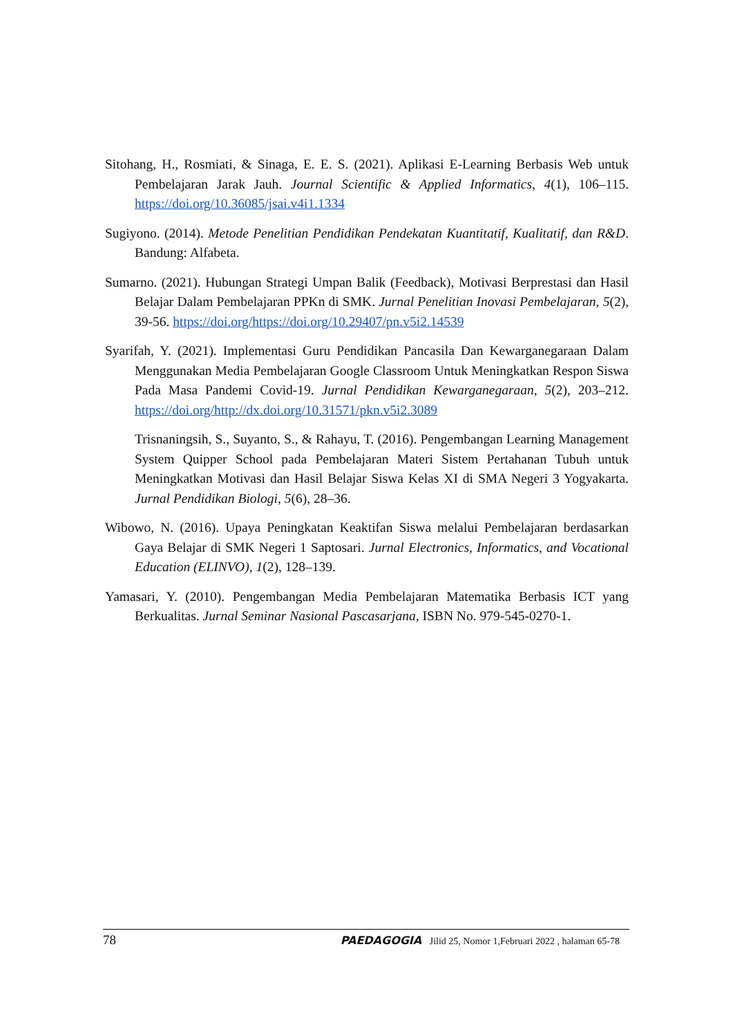Sitohang, H., Rosmiati, & Sinaga, E. E. S. (2021). Aplikasi E-Learning Berbasis Web untuk Pembelajaran Jarak Jauh. Journal Scientific & Applied Informatics, 4(1), 106–115. https://doi.org/10.36085/jsai.v4i1.1334
Sugiyono. (2014). Metode Penelitian Pendidikan Pendekatan Kuantitatif, Kualitatif, dan R&D. Bandung: Alfabeta.
Sumarno. (2021). Hubungan Strategi Umpan Balik (Feedback), Motivasi Berprestasi dan Hasil Belajar Dalam Pembelajaran PPKn di SMK. Jurnal Penelitian Inovasi Pembelajaran, 5(2), 39-56. https://doi.org/https://doi.org/10.29407/pn.v5i2.14539
Syarifah, Y. (2021). Implementasi Guru Pendidikan Pancasila Dan Kewarganegaraan Dalam Menggunakan Media Pembelajaran Google Classroom Untuk Meningkatkan Respon Siswa Pada Masa Pandemi Covid-19. Jurnal Pendidikan Kewarganegaraan, 5(2), 203–212. https://doi.org/http://dx.doi.org/10.31571/pkn.v5i2.3089
Trisnaningsih, S., Suyanto, S., & Rahayu, T. (2016). Pengembangan Learning Management System Quipper School pada Pembelajaran Materi Sistem Pertahanan Tubuh untuk Meningkatkan Motivasi dan Hasil Belajar Siswa Kelas XI di SMA Negeri 3 Yogyakarta. Jurnal Pendidikan Biologi, 5(6), 28–36.
Wibowo, N. (2016). Upaya Peningkatan Keaktifan Siswa melalui Pembelajaran berdasarkan Gaya Belajar di SMK Negeri 1 Saptosari. Jurnal Electronics, Informatics, and Vocational Education (ELINVO), 1(2), 128–139.
Yamasari, Y. (2010). Pengembangan Media Pembelajaran Matematika Berbasis ICT yang Berkualitas. Jurnal Seminar Nasional Pascasarjana, ISBN No. 979-545-0270-1.
78 PAEDAGOGIA Jilid 25, Nomor 1,Februari 2022 , halaman 65-78